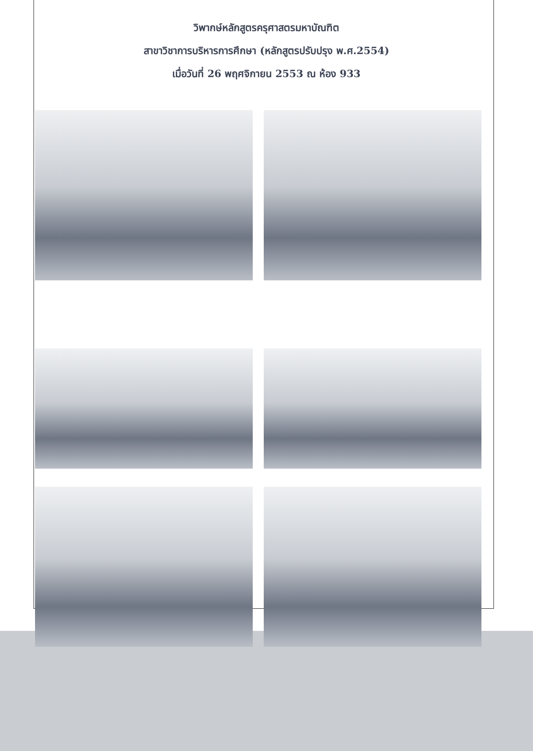วิพากษ์หลักสูตรครุศาสตรมหาบัณฑิต
สาขาวิชาการบริหารการศึกษา (หลักสูตรปรับปรุง พ.ศ.2554)
เมื่อวันที่ 26 พฤศจิกายน 2553 ณ ห้อง 933